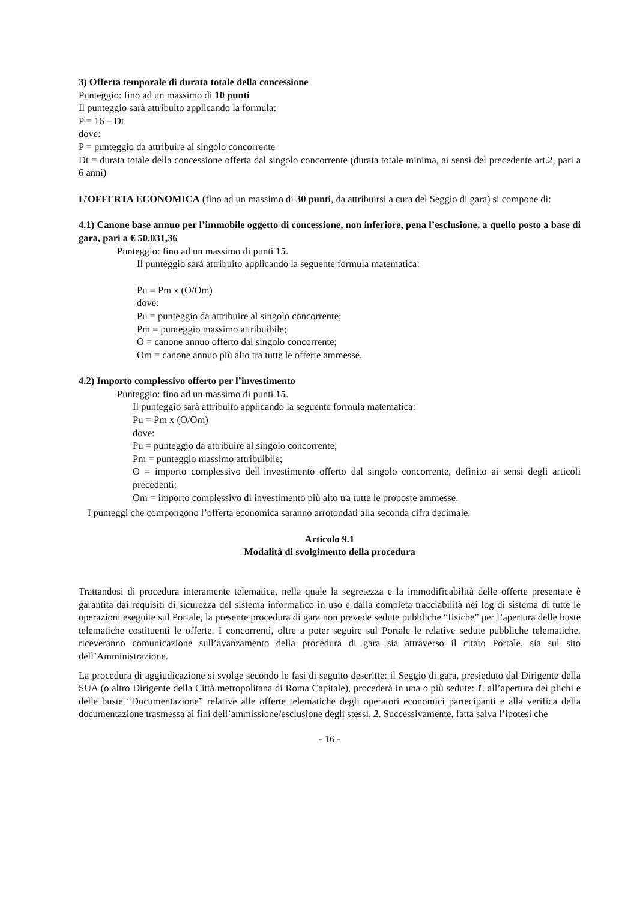3) Offerta temporale di durata totale della concessione
Punteggio: fino ad un massimo di 10 punti
Il punteggio sarà attribuito applicando la formula:
P = 16 – Dt
dove:
P = punteggio da attribuire al singolo concorrente
Dt = durata totale della concessione offerta dal singolo concorrente (durata totale minima, ai sensi del precedente art.2, pari a 6 anni)
L’OFFERTA ECONOMICA (fino ad un massimo di 30 punti, da attribuirsi a cura del Seggio di gara) si compone di:
4.1) Canone base annuo per l’immobile oggetto di concessione, non inferiore, pena l’esclusione, a quello posto a base di gara, pari a € 50.031,36
Punteggio: fino ad un massimo di punti 15.
Il punteggio sarà attribuito applicando la seguente formula matematica:
Pu = Pm x (O/Om)
dove:
Pu = punteggio da attribuire al singolo concorrente;
Pm = punteggio massimo attribuibile;
O = canone annuo offerto dal singolo concorrente;
Om = canone annuo più alto tra tutte le offerte ammesse.
4.2) Importo complessivo offerto per l’investimento
Punteggio: fino ad un massimo di punti 15.
Il punteggio sarà attribuito applicando la seguente formula matematica:
Pu = Pm x (O/Om)
dove:
Pu = punteggio da attribuire al singolo concorrente;
Pm = punteggio massimo attribuibile;
O = importo complessivo dell’investimento offerto dal singolo concorrente, definito ai sensi degli articoli precedenti;
Om = importo complessivo di investimento più alto tra tutte le proposte ammesse.
I punteggi che compongono l’offerta economica saranno arrotondati alla seconda cifra decimale.
Articolo 9.1
Modalità di svolgimento della procedura
Trattandosi di procedura interamente telematica, nella quale la segretezza e la immodificabilità delle offerte presentate è garantita dai requisiti di sicurezza del sistema informatico in uso e dalla completa tracciabilità nei log di sistema di tutte le operazioni eseguite sul Portale, la presente procedura di gara non prevede sedute pubbliche “fisiche” per l’apertura delle buste telematiche costituenti le offerte. I concorrenti, oltre a poter seguire sul Portale le relative sedute pubbliche telematiche, riceveranno comunicazione sull’avanzamento della procedura di gara sia attraverso il citato Portale, sia sul sito dell’Amministrazione.
La procedura di aggiudicazione si svolge secondo le fasi di seguito descritte: il Seggio di gara, presieduto dal Dirigente della SUA (o altro Dirigente della Città metropolitana di Roma Capitale), procederà in una o più sedute: 1. all’apertura dei plichi e delle buste “Documentazione” relative alle offerte telematiche degli operatori economici partecipanti e alla verifica della documentazione trasmessa ai fini dell’ammissione/esclusione degli stessi. 2. Successivamente, fatta salva l’ipotesi che
- 16 -